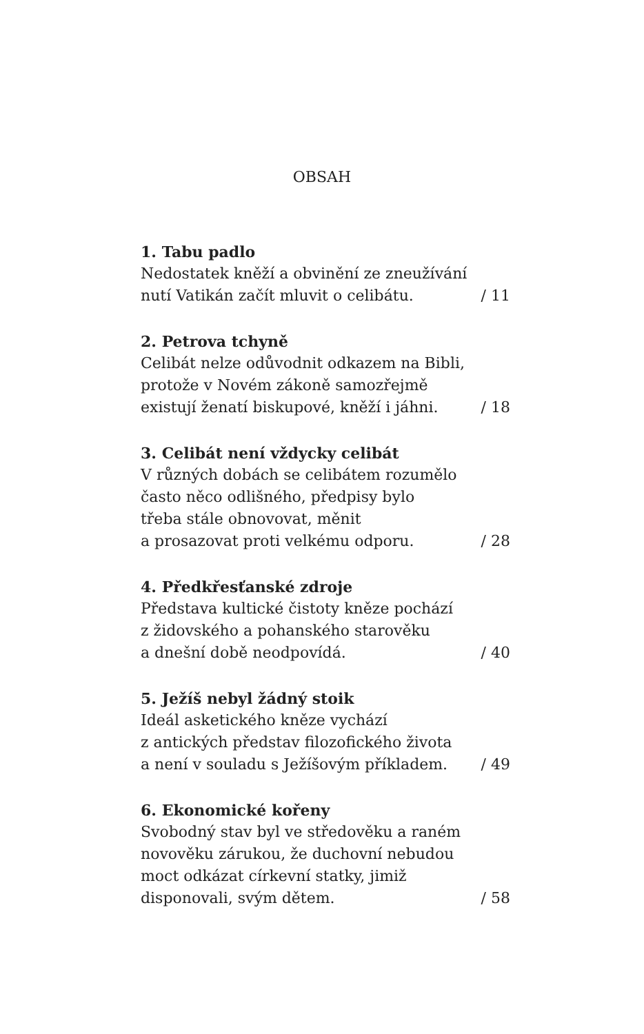OBSAH
1. Tabu padlo
Nedostatek kněží a obvinění ze zneužívání
nutí Vatikán začít mluvit o celibátu. / 11
2. Petrova tchyně
Celibát nelze odůvodnit odkazem na Bibli,
protože v Novém zákoně samozřejmě
existují ženatí biskupové, kněží i jáhni. / 18
3. Celibát není vždycky celibát
V různých dobách se celibátem rozumělo
často něco odlišného, předpisy bylo
třeba stále obnovovat, měnit
a prosazovat proti velkému odporu. / 28
4. Předkřesťanské zdroje
Představa kultické čistoty kněze pochází
z židovského a pohanského starověku
a dnešní době neodpovídá. / 40
5. Ježíš nebyl žádný stoik
Ideál asketického kněze vychází
z antických představ filozofického života
a není v souladu s Ježíšovým příkladem. / 49
6. Ekonomické kořeny
Svobodný stav byl ve středověku a raném
novověku zárukou, že duchovní nebudou
moct odkázat církevní statky, jimiž
disponovali, svým dětem. / 58